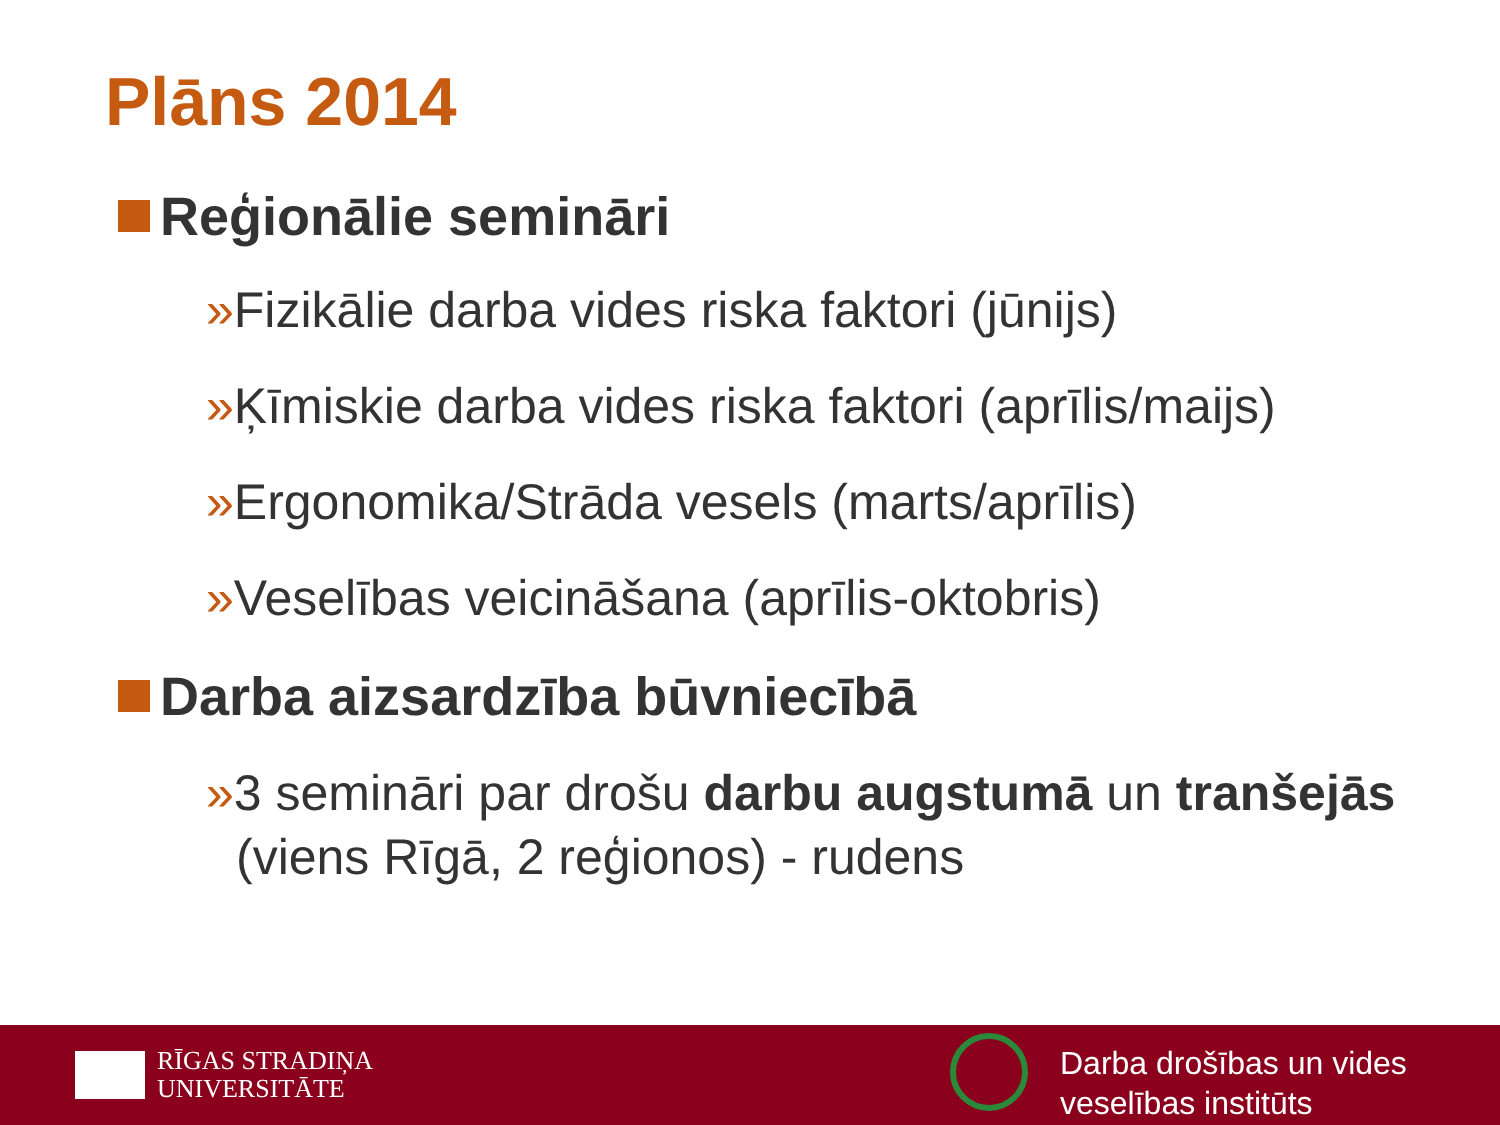Plāns 2014
Reģionālie semināri
»Fizikālie darba vides riska faktori (jūnijs)
»Ķīmiskie darba vides riska faktori (aprīlis/maijs)
»Ergonomika/Strāda vesels (marts/aprīlis)
»Veselības veicināšana (aprīlis-oktobris)
Darba aizsardzība būvniecībā
»3 semināri par drošu darbu augstumā un tranšejās (viens Rīgā, 2 reģionos) - rudens
RĪGAS STRADIŅA
UNIVERSITĀTE
Darba drošības un vides
veselības institūts